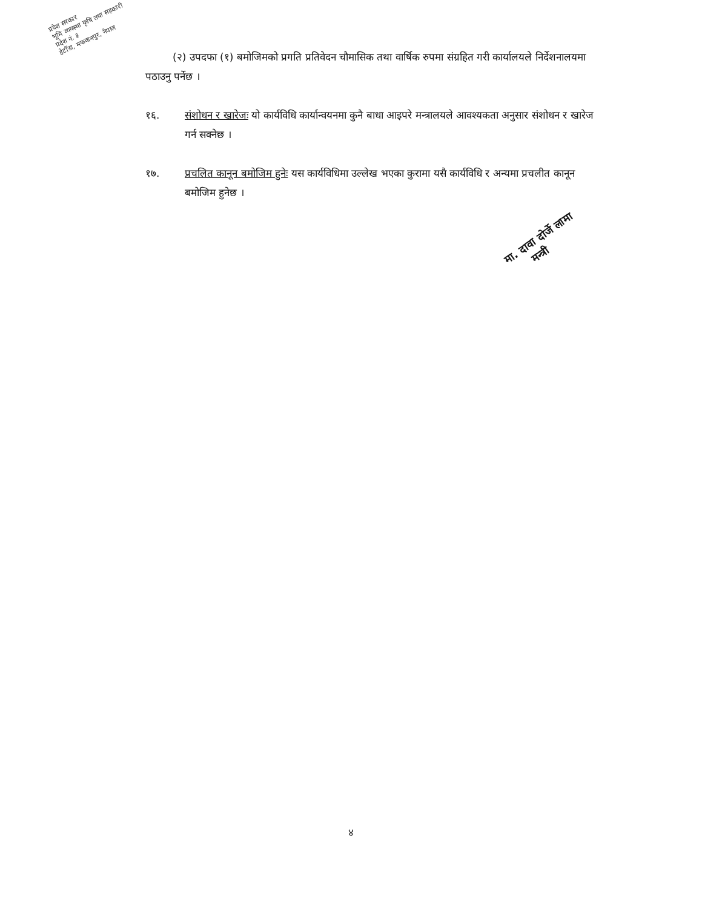प्रदेश सरकार
भूमि व्यवस्था कृषि तथा सहकारी
प्रदेश नं. ३
हेटौंडा, मकवानपुर, नेपाल
(२) उपदफा (१) बमोजिमको प्रगति प्रतिवेदन चौमासिक तथा वार्षिक रुपमा संग्रहित गरी कार्यालयले निर्देशनालयमा पठाउनु पर्नेछ ।
१६. संशोधन र खारेजः यो कार्यविधि कार्यान्वयनमा कुनै बाधा आइपरे मन्त्रालयले आवश्यकता अनुसार संशोधन र खारेज गर्न सक्नेछ ।
१७. प्रचलित कानून बमोजिम हुनेः यस कार्यविधिमा उल्लेख भएका कुरामा यसै कार्यविधि र अन्यमा प्रचलीत कानून बमोजिम हुनेछ ।
मा. दावा दोर्जे लामा
मन्त्री
४